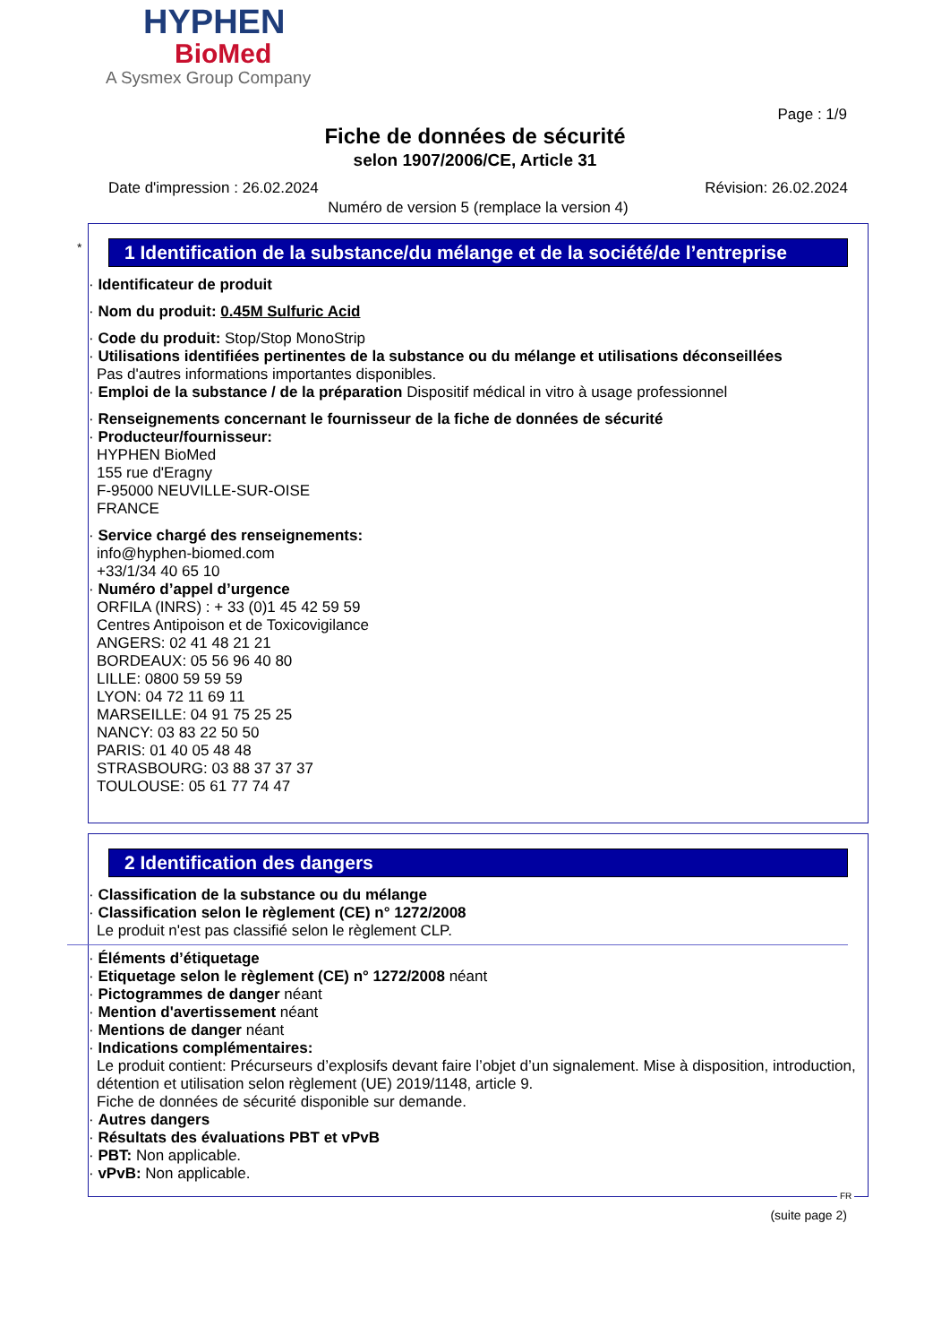HYPHEN
BioMed
A Sysmex Group Company
Page : 1/9
Fiche de données de sécurité
selon 1907/2006/CE, Article 31
Révision: 26.02.2024 Date d'impression : 26.02.2024
Numéro de version 5 (remplace la version 4)
*
1 Identification de la substance/du mélange et de la société/de l’entreprise
· Identificateur de produit
· Nom du produit: 0.45M Sulfuric Acid
· Code du produit: Stop/Stop MonoStrip
· Utilisations identifiées pertinentes de la substance ou du mélange et utilisations déconseillées
Pas d'autres informations importantes disponibles.
· Emploi de la substance / de la préparation Dispositif médical in vitro à usage professionnel
· Renseignements concernant le fournisseur de la fiche de données de sécurité
· Producteur/fournisseur:
HYPHEN BioMed
155 rue d'Eragny
F-95000 NEUVILLE-SUR-OISE
FRANCE
· Service chargé des renseignements:
info@hyphen-biomed.com
+33/1/34 40 65 10
· Numéro d’appel d’urgence
ORFILA (INRS) : + 33 (0)1 45 42 59 59
Centres Antipoison et de Toxicovigilance
ANGERS: 02 41 48 21 21
BORDEAUX: 05 56 96 40 80
LILLE: 0800 59 59 59
LYON: 04 72 11 69 11
MARSEILLE: 04 91 75 25 25
NANCY: 03 83 22 50 50
PARIS: 01 40 05 48 48
STRASBOURG: 03 88 37 37 37
TOULOUSE: 05 61 77 74 47
2 Identification des dangers
· Classification de la substance ou du mélange
· Classification selon le règlement (CE) n° 1272/2008
Le produit n'est pas classifié selon le règlement CLP.
· Éléments d’étiquetage
· Etiquetage selon le règlement (CE) n° 1272/2008 néant
· Pictogrammes de danger néant
· Mention d'avertissement néant
· Mentions de danger néant
· Indications complémentaires:
Le produit contient: Précurseurs d’explosifs devant faire l’objet d’un signalement. Mise à disposition, introduction, détention et utilisation selon règlement (UE) 2019/1148, article 9.
Fiche de données de sécurité disponible sur demande.
· Autres dangers
· Résultats des évaluations PBT et vPvB
· PBT: Non applicable.
· vPvB: Non applicable.
FR
(suite page 2)